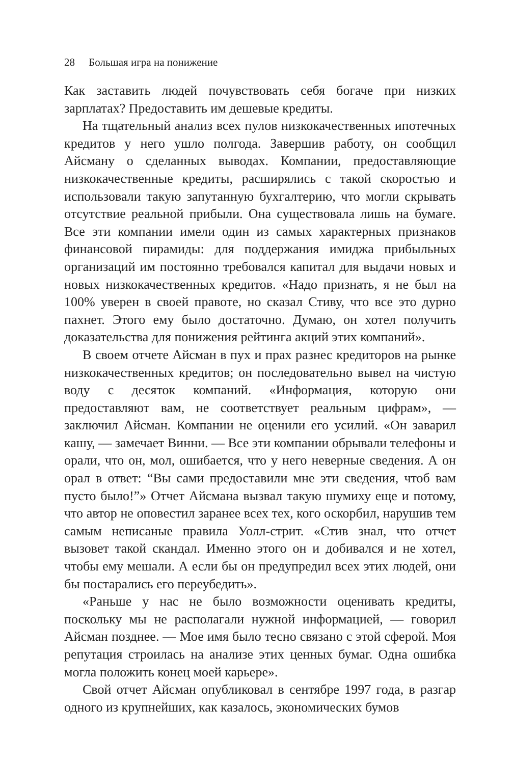28 Большая игра на понижение
Как заставить людей почувствовать себя богаче при низких зарплатах? Предоставить им дешевые кредиты.
На тщательный анализ всех пулов низкокачественных ипотечных кредитов у него ушло полгода. Завершив работу, он сообщил Айсману о сделанных выводах. Компании, предоставляющие низкокачественные кредиты, расширялись с такой скоростью и использовали такую запутанную бухгалтерию, что могли скрывать отсутствие реальной прибыли. Она существовала лишь на бумаге. Все эти компании имели один из самых характерных признаков финансовой пирамиды: для поддержания имиджа прибыльных организаций им постоянно требовался капитал для выдачи новых и новых низкокачественных кредитов. «Надо признать, я не был на 100% уверен в своей правоте, но сказал Стиву, что все это дурно пахнет. Этого ему было достаточно. Думаю, он хотел получить доказательства для понижения рейтинга акций этих компаний».
В своем отчете Айсман в пух и прах разнес кредиторов на рынке низкокачественных кредитов; он последовательно вывел на чистую воду с десяток компаний. «Информация, которую они предоставляют вам, не соответствует реальным цифрам», — заключил Айсман. Компании не оценили его усилий. «Он заварил кашу, — замечает Винни. — Все эти компании обрывали телефоны и орали, что он, мол, ошибается, что у него неверные сведения. А он орал в ответ: “Вы сами предоставили мне эти сведения, чтоб вам пусто было!”» Отчет Айсмана вызвал такую шумиху еще и потому, что автор не оповестил заранее всех тех, кого оскорбил, нарушив тем самым неписаные правила Уолл-стрит. «Стив знал, что отчет вызовет такой скандал. Именно этого он и добивался и не хотел, чтобы ему мешали. А если бы он предупредил всех этих людей, они бы постарались его переубедить».
«Раньше у нас не было возможности оценивать кредиты, поскольку мы не располагали нужной информацией, — говорил Айсман позднее. — Мое имя было тесно связано с этой сферой. Моя репутация строилась на анализе этих ценных бумаг. Одна ошибка могла положить конец моей карьере».
Свой отчет Айсман опубликовал в сентябре 1997 года, в разгар одного из крупнейших, как казалось, экономических бумов